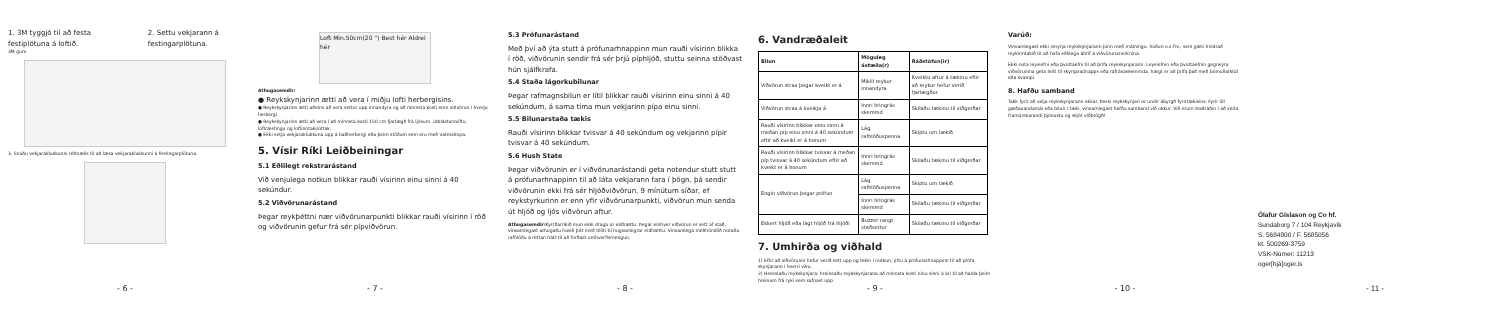1. 3M tyggjó til að festa festiplötuna á loftið.
2. Settu vekjarann á festingarplötuna.
3M gum
3. Snúðu vekjaraklukkunni réttsælis til að læsa vekjaraklukkunni á festingarplötuna.
- 6 -
Loft Min.50cm(20 ") Best hér Aldrei hér
Athugasemdir:
● Reykskynjarinn ætti að vera í miðju lofti herbergisins.
● Reykskynjarinn ætti aðeins að vera settur upp innandyra og að minnsta kosti einn viðvörun í hverju herbergi.
● Reykskynjarinn ætti að vera í að minnsta kosti 150 cm fjarlægð frá ljósum, útblástursviftu, loftræstingu og loftinntaki/úttak.
● Ekki setja vekjaraklukkuna upp á baðherbergi eða þeim stöðum sem eru með vatnsdropa.
5. Vísir Ríki Leiðbeiningar
5.1 Eðlilegt rekstrarástand
Við venjulega notkun blikkar rauði vísirinn einu sinni á 40 sekúndur.
5.2 Viðvörunarástand
Þegar reykþéttni nær viðvörunarpunkti blikkar rauði vísirinn í röð og viðvörunin gefur frá sér pípviðvörun.
- 7 -
5.3 Prófunarástand
Með því að ýta stutt á prófunarhnappinn mun rauði vísirinn blikka í röð, viðvörunin sendir frá sér þrjú píphljóð, stuttu seinna stöðvast hún sjálfkrafa.
5.4 Staða lágorkubilunar
Þegar rafmagnsbilun er lítil blikkar rauði vísirinn einu sinni á 40 sekúndum, á sama tíma mun vekjarinn pípa einu sinni.
5.5 Bilunarstaða tækis
Rauði vísirinn blikkar tvisvar á 40 sekúndum og vekjarinn pípir tvisvar á 40 sekúndum.
5.6 Hush State
Þegar viðvörunin er í viðvörunarástandi geta notendur stutt stutt á prófunarhnappinn til að láta vekjarann fara í þögn, þá sendir viðvörunin ekki frá sér hljóðviðvörun, 9 mínútum síðar, ef reykstyrkurinn er enn yfir viðvörunarpunkti, viðvörun mun senda út hljóð og ljós viðvörun aftur.
Athugasemdir: Kyrrðarríkið mun ekki draga úr eldhættu. Þegar einhver viðvörun er sett af stað, vinsamlegast athugaðu húsið þitt með tilliti til hugsanlegrar eldhættu. Vinsamlega meðhöndlið notaða rafhlöðu á réttan hátt til að forðast umhverfismengun.
- 8 -
6. Vandræðaleit
| Bilun | Möguleg ástæða(r) | Ráðstöfun(ir) |
| --- | --- | --- |
| Viðvörun strax þegar kveikt er á | Mikill reykur innandyra | Kveiktu aftur á tækinu eftir að reykur hefur verið fjarlægður |
| Viðvörun strax á kveikja á | Innri hringrás skemmd | Skilaðu tækinu til viðgerðar |
| Rauði vísirinn blikkar einu sinni á meðan píp einu sinni á 40 sekúndum eftir að kveikt er á honum | Lág rafhlöðuspenna | Skiptu um tækið |
| Rauði vísirinn blikkar tvisvar á meðan píp tvisvar á 40 sekúndum eftir að kveikt er á honum | Innri hringrás skemmd | Skilaðu tækinu til viðgerðar |
| Engin viðvörun þegar prófun | Lág rafhlöðuspenna | Skiptu um tækið |
| | Innri hringrás skemmd | Skilaðu tækinu til viðgerðar |
| Ekkert hljóð eða lágt hljóð frá hljóði | Buzzer rangt staðsettur | Skilaðu tækinu til viðgerðar |
7. Umhirða og viðhald
1) Eftir að viðvörunin hefur verið sett upp og tekin í notkun, ýttu á prófunarhnappinn til að prófa skynjarann í hverri viku.
2) Hreinsaðu reykskynjara: hreinsaðu reykskynjarana að minnsta kosti einu sinni á ári til að halda þeim hreinum frá ryki sem safnast upp.
- 9 -
Varúð:
Vinsamlegast ekki smyrja reykskynjarann þinn með málningu, húðun o.s.frv., sem gæti hindrað reykinntakið til að hafa eðlilega áhrif á viðvörunarvirknina.
Ekki nota leysiefni eða þvottaefni til að þrífa reykskynjarann. Leysiefnin eða þvottaefnin gegnsýra viðvörunina geta leitt til skynjaraóhapps eða rafrásaskemmda, hægt er að þrífa það með bómullarklút eða svampi.
8. Hafðu samband
Takk fyrir að velja reykskynjarann okkar. Þessi reykskynjari er undir ábyrgð fyrirtækisins. Fyrir öll gæðavandamál eða bilun í tæki, vinsamlegast hafðu samband við okkur. Við erum staðráðin í að veita framúrskarandi þjónustu og skjót viðbrögð!
- 10 -
Ólafur Gíslason og Co hf.
Sundaborg 7 / 104 Reykjavík
S. 5684800 / F. 5685056
kt. 500269-3759
VSK-Númer: 11213
oger[hjá]oger.is
- 11 -